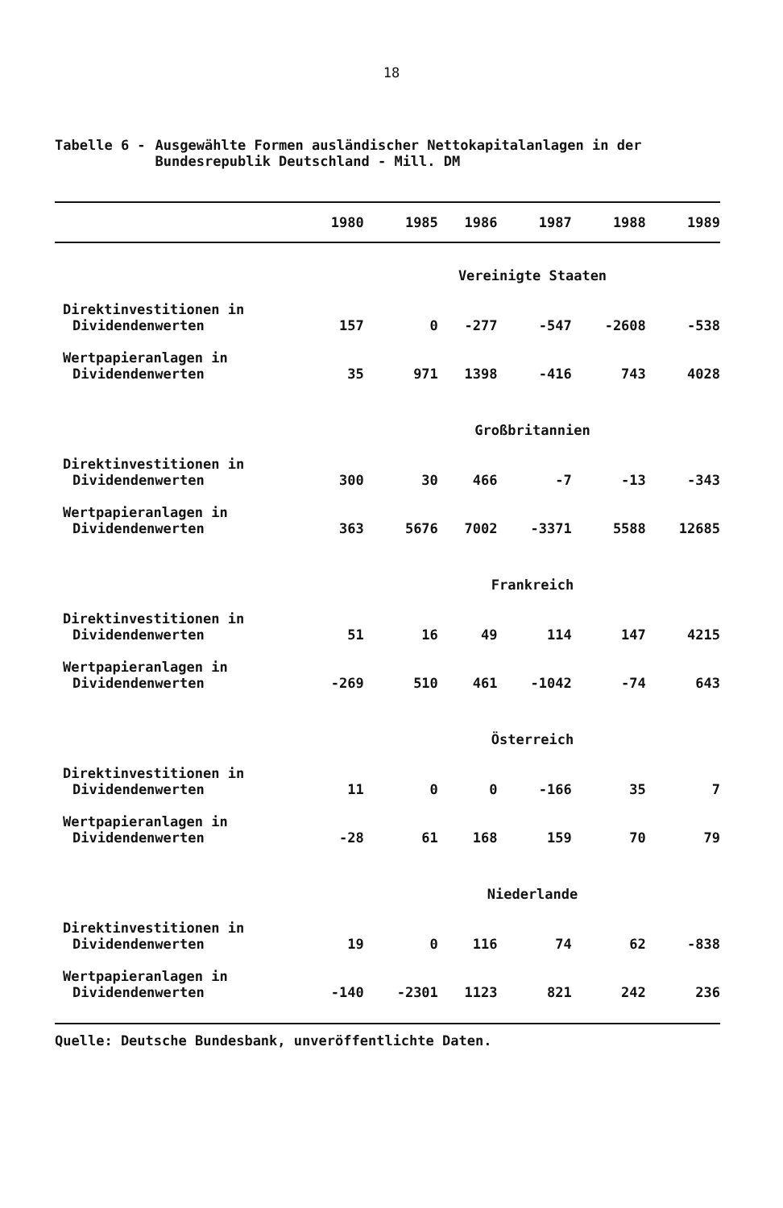18
Tabelle 6 - Ausgewählte Formen ausländischer Nettokapitalanlagen in der Bundesrepublik Deutschland - Mill. DM
| | 1980 | 1985 | 1986 | 1987 | 1988 | 1989 |
| --- | --- | --- | --- | --- | --- | --- |
| Vereinigte Staaten | | | | | | |
| Direktinvestitionen in Dividendenwerten | 157 | 0 | -277 | -547 | -2608 | -538 |
| Wertpapieranlagen in Dividendenwerten | 35 | 971 | 1398 | -416 | 743 | 4028 |
| Großbritannien | | | | | | |
| Direktinvestitionen in Dividendenwerten | 300 | 30 | 466 | -7 | -13 | -343 |
| Wertpapieranlagen in Dividendenwerten | 363 | 5676 | 7002 | -3371 | 5588 | 12685 |
| Frankreich | | | | | | |
| Direktinvestitionen in Dividendenwerten | 51 | 16 | 49 | 114 | 147 | 4215 |
| Wertpapieranlagen in Dividendenwerten | -269 | 510 | 461 | -1042 | -74 | 643 |
| Österreich | | | | | | |
| Direktinvestitionen in Dividendenwerten | 11 | 0 | 0 | -166 | 35 | 7 |
| Wertpapieranlagen in Dividendenwerten | -28 | 61 | 168 | 159 | 70 | 79 |
| Niederlande | | | | | | |
| Direktinvestitionen in Dividendenwerten | 19 | 0 | 116 | 74 | 62 | -838 |
| Wertpapieranlagen in Dividendenwerten | -140 | -2301 | 1123 | 821 | 242 | 236 |
Quelle: Deutsche Bundesbank, unveröffentlichte Daten.